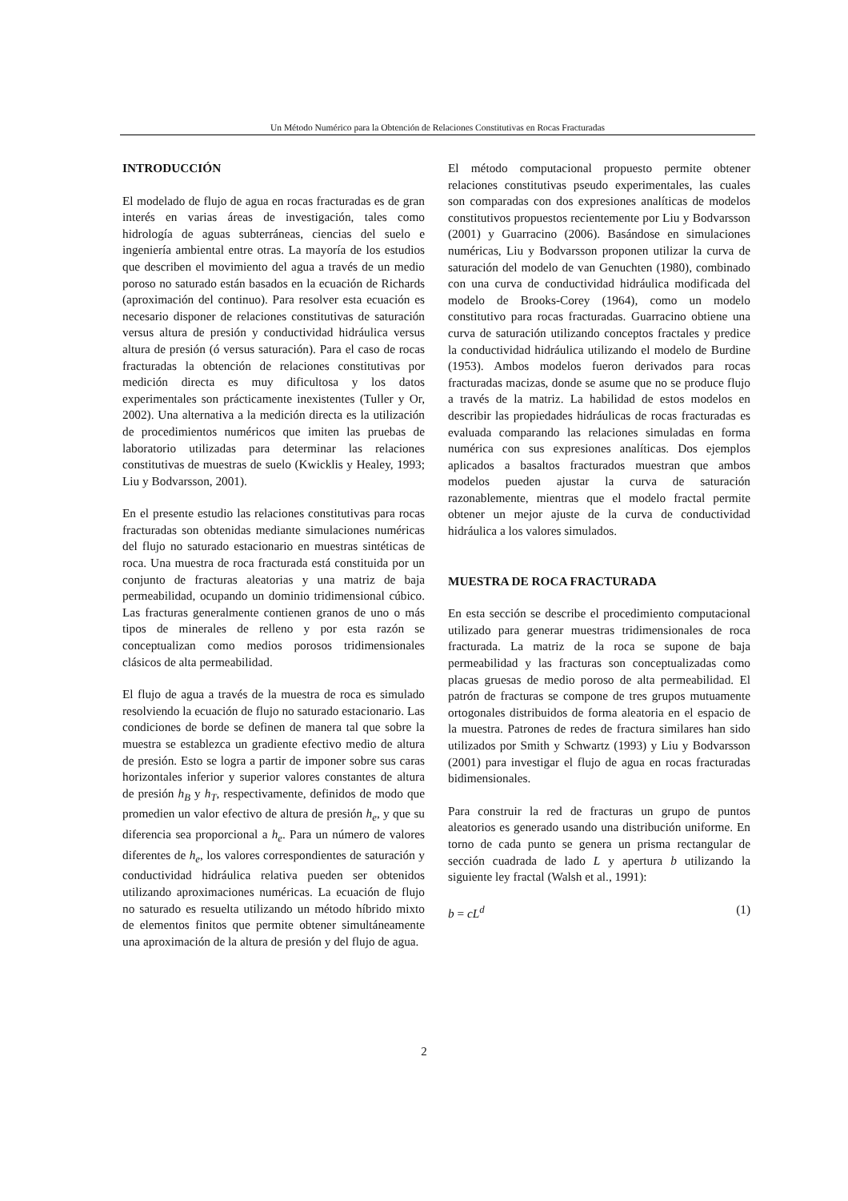Un Método Numérico para la Obtención de Relaciones Constitutivas en Rocas Fracturadas
INTRODUCCIÓN
El modelado de flujo de agua en rocas fracturadas es de gran interés en varias áreas de investigación, tales como hidrología de aguas subterráneas, ciencias del suelo e ingeniería ambiental entre otras. La mayoría de los estudios que describen el movimiento del agua a través de un medio poroso no saturado están basados en la ecuación de Richards (aproximación del continuo). Para resolver esta ecuación es necesario disponer de relaciones constitutivas de saturación versus altura de presión y conductividad hidráulica versus altura de presión (ó versus saturación). Para el caso de rocas fracturadas la obtención de relaciones constitutivas por medición directa es muy dificultosa y los datos experimentales son prácticamente inexistentes (Tuller y Or, 2002). Una alternativa a la medición directa es la utilización de procedimientos numéricos que imiten las pruebas de laboratorio utilizadas para determinar las relaciones constitutivas de muestras de suelo (Kwicklis y Healey, 1993; Liu y Bodvarsson, 2001).
En el presente estudio las relaciones constitutivas para rocas fracturadas son obtenidas mediante simulaciones numéricas del flujo no saturado estacionario en muestras sintéticas de roca. Una muestra de roca fracturada está constituida por un conjunto de fracturas aleatorias y una matriz de baja permeabilidad, ocupando un dominio tridimensional cúbico. Las fracturas generalmente contienen granos de uno o más tipos de minerales de relleno y por esta razón se conceptualizan como medios porosos tridimensionales clásicos de alta permeabilidad.
El flujo de agua a través de la muestra de roca es simulado resolviendo la ecuación de flujo no saturado estacionario. Las condiciones de borde se definen de manera tal que sobre la muestra se establezca un gradiente efectivo medio de altura de presión. Esto se logra a partir de imponer sobre sus caras horizontales inferior y superior valores constantes de altura de presión h<sub>B</sub> y h<sub>T</sub>, respectivamente, definidos de modo que promedien un valor efectivo de altura de presión h<sub>e</sub>, y que su diferencia sea proporcional a h<sub>e</sub>. Para un número de valores diferentes de h<sub>e</sub>, los valores correspondientes de saturación y conductividad hidráulica relativa pueden ser obtenidos utilizando aproximaciones numéricas. La ecuación de flujo no saturado es resuelta utilizando un método híbrido mixto de elementos finitos que permite obtener simultáneamente una aproximación de la altura de presión y del flujo de agua.
El método computacional propuesto permite obtener relaciones constitutivas pseudo experimentales, las cuales son comparadas con dos expresiones analíticas de modelos constitutivos propuestos recientemente por Liu y Bodvarsson (2001) y Guarracino (2006). Basándose en simulaciones numéricas, Liu y Bodvarsson proponen utilizar la curva de saturación del modelo de van Genuchten (1980), combinado con una curva de conductividad hidráulica modificada del modelo de Brooks-Corey (1964), como un modelo constitutivo para rocas fracturadas. Guarracino obtiene una curva de saturación utilizando conceptos fractales y predice la conductividad hidráulica utilizando el modelo de Burdine (1953). Ambos modelos fueron derivados para rocas fracturadas macizas, donde se asume que no se produce flujo a través de la matriz. La habilidad de estos modelos en describir las propiedades hidráulicas de rocas fracturadas es evaluada comparando las relaciones simuladas en forma numérica con sus expresiones analíticas. Dos ejemplos aplicados a basaltos fracturados muestran que ambos modelos pueden ajustar la curva de saturación razonablemente, mientras que el modelo fractal permite obtener un mejor ajuste de la curva de conductividad hidráulica a los valores simulados.
MUESTRA DE ROCA FRACTURADA
En esta sección se describe el procedimiento computacional utilizado para generar muestras tridimensionales de roca fracturada. La matriz de la roca se supone de baja permeabilidad y las fracturas son conceptualizadas como placas gruesas de medio poroso de alta permeabilidad. El patrón de fracturas se compone de tres grupos mutuamente ortogonales distribuidos de forma aleatoria en el espacio de la muestra. Patrones de redes de fractura similares han sido utilizados por Smith y Schwartz (1993) y Liu y Bodvarsson (2001) para investigar el flujo de agua en rocas fracturadas bidimensionales.
Para construir la red de fracturas un grupo de puntos aleatorios es generado usando una distribución uniforme. En torno de cada punto se genera un prisma rectangular de sección cuadrada de lado L y apertura b utilizando la siguiente ley fractal (Walsh et al., 1991):
b = cL<sup>d</sup> (1)
2